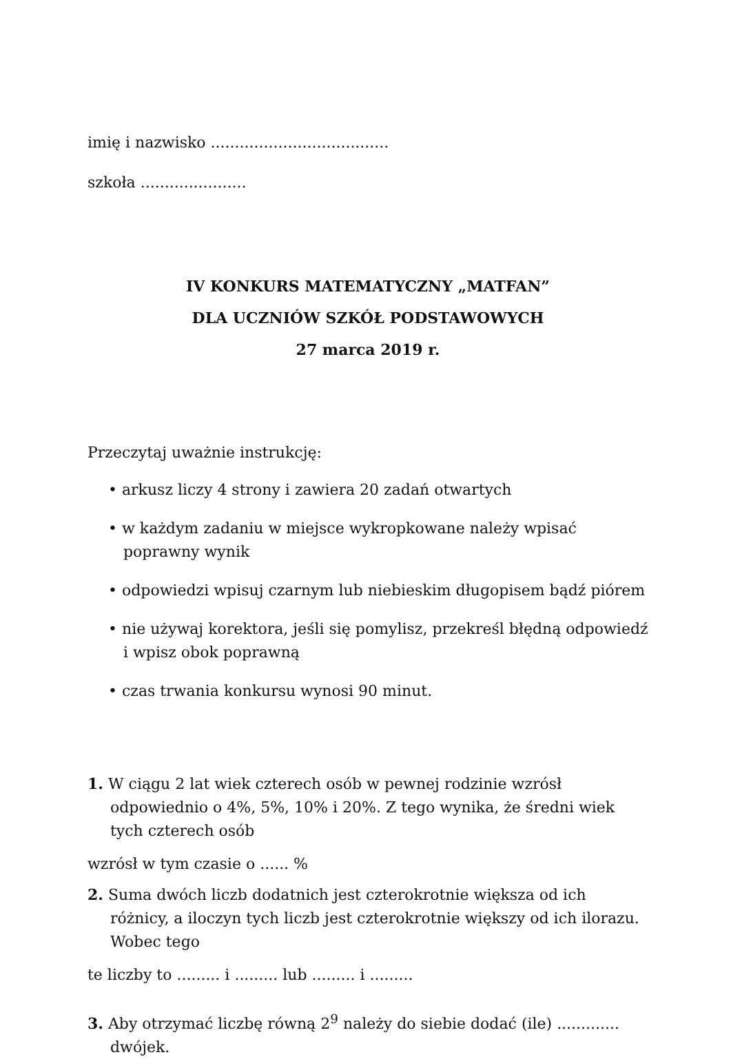imię i nazwisko .....................................
szkoła ......................
IV KONKURS MATEMATYCZNY „MATFAN”
DLA UCZNIÓW SZKÓŁ PODSTAWOWYCH
27 marca 2019 r.
Przeczytaj uważnie instrukcję:
• arkusz liczy 4 strony i zawiera 20 zadań otwartych
• w każdym zadaniu w miejsce wykropkowane należy wpisać poprawny wynik
• odpowiedzi wpisuj czarnym lub niebieskim długopisem bądź piórem
• nie używaj korektora, jeśli się pomylisz, przekreśl błędną odpowiedź i wpisz obok poprawną
• czas trwania konkursu wynosi 90 minut.
1. W ciągu 2 lat wiek czterech osób w pewnej rodzinie wzrósł odpowiednio o 4%, 5%, 10% i 20%. Z tego wynika, że średni wiek tych czterech osób
wzrósł w tym czasie o ...... %
2. Suma dwóch liczb dodatnich jest czterokrotnie większa od ich różnicy, a iloczyn tych liczb jest czterokrotnie większy od ich ilorazu. Wobec tego
te liczby to ......... i ......... lub ......... i .........
3. Aby otrzymać liczbę równą 2<sup>9</sup> należy do siebie dodać (ile) ............. dwójek.